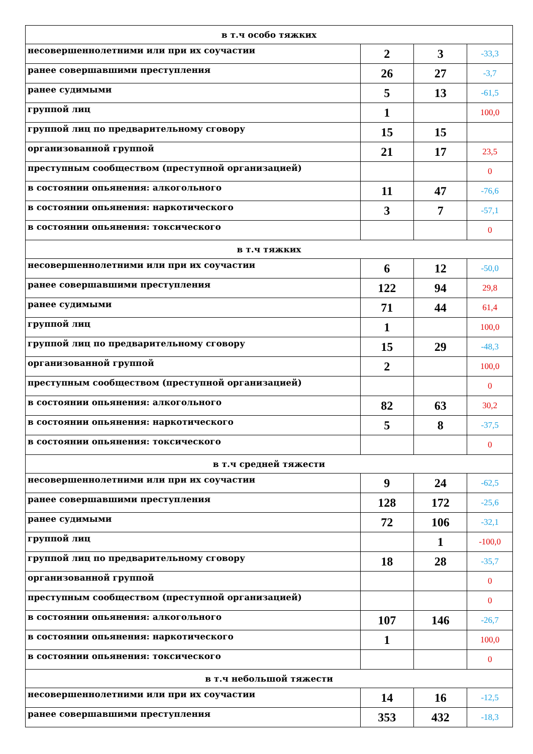| в т.ч особо тяжких | | | |
| несовершеннолетними или при их соучастии | 2 | 3 | -33,3 |
| ранее совершавшими преступления | 26 | 27 | -3,7 |
| ранее судимыми | 5 | 13 | -61,5 |
| группой лиц | 1 | | 100,0 |
| группой лиц по предварительному сговору | 15 | 15 | |
| организованной группой | 21 | 17 | 23,5 |
| преступным сообществом (преступной организацией) | | | 0 |
| в состоянии опьянения: алкогольного | 11 | 47 | -76,6 |
| в состоянии опьянения: наркотического | 3 | 7 | -57,1 |
| в состоянии опьянения: токсического | | | 0 |
| в т.ч тяжких | | | |
| несовершеннолетними или при их соучастии | 6 | 12 | -50,0 |
| ранее совершавшими преступления | 122 | 94 | 29,8 |
| ранее судимыми | 71 | 44 | 61,4 |
| группой лиц | 1 | | 100,0 |
| группой лиц по предварительному сговору | 15 | 29 | -48,3 |
| организованной группой | 2 | | 100,0 |
| преступным сообществом (преступной организацией) | | | 0 |
| в состоянии опьянения: алкогольного | 82 | 63 | 30,2 |
| в состоянии опьянения: наркотического | 5 | 8 | -37,5 |
| в состоянии опьянения: токсического | | | 0 |
| в т.ч средней тяжести | | | |
| несовершеннолетними или при их соучастии | 9 | 24 | -62,5 |
| ранее совершавшими преступления | 128 | 172 | -25,6 |
| ранее судимыми | 72 | 106 | -32,1 |
| группой лиц | | 1 | -100,0 |
| группой лиц по предварительному сговору | 18 | 28 | -35,7 |
| организованной группой | | | 0 |
| преступным сообществом (преступной организацией) | | | 0 |
| в состоянии опьянения: алкогольного | 107 | 146 | -26,7 |
| в состоянии опьянения: наркотического | 1 | | 100,0 |
| в состоянии опьянения: токсического | | | 0 |
| в т.ч небольшой тяжести | | | |
| несовершеннолетними или при их соучастии | 14 | 16 | -12,5 |
| ранее совершавшими преступления | 353 | 432 | -18,3 |